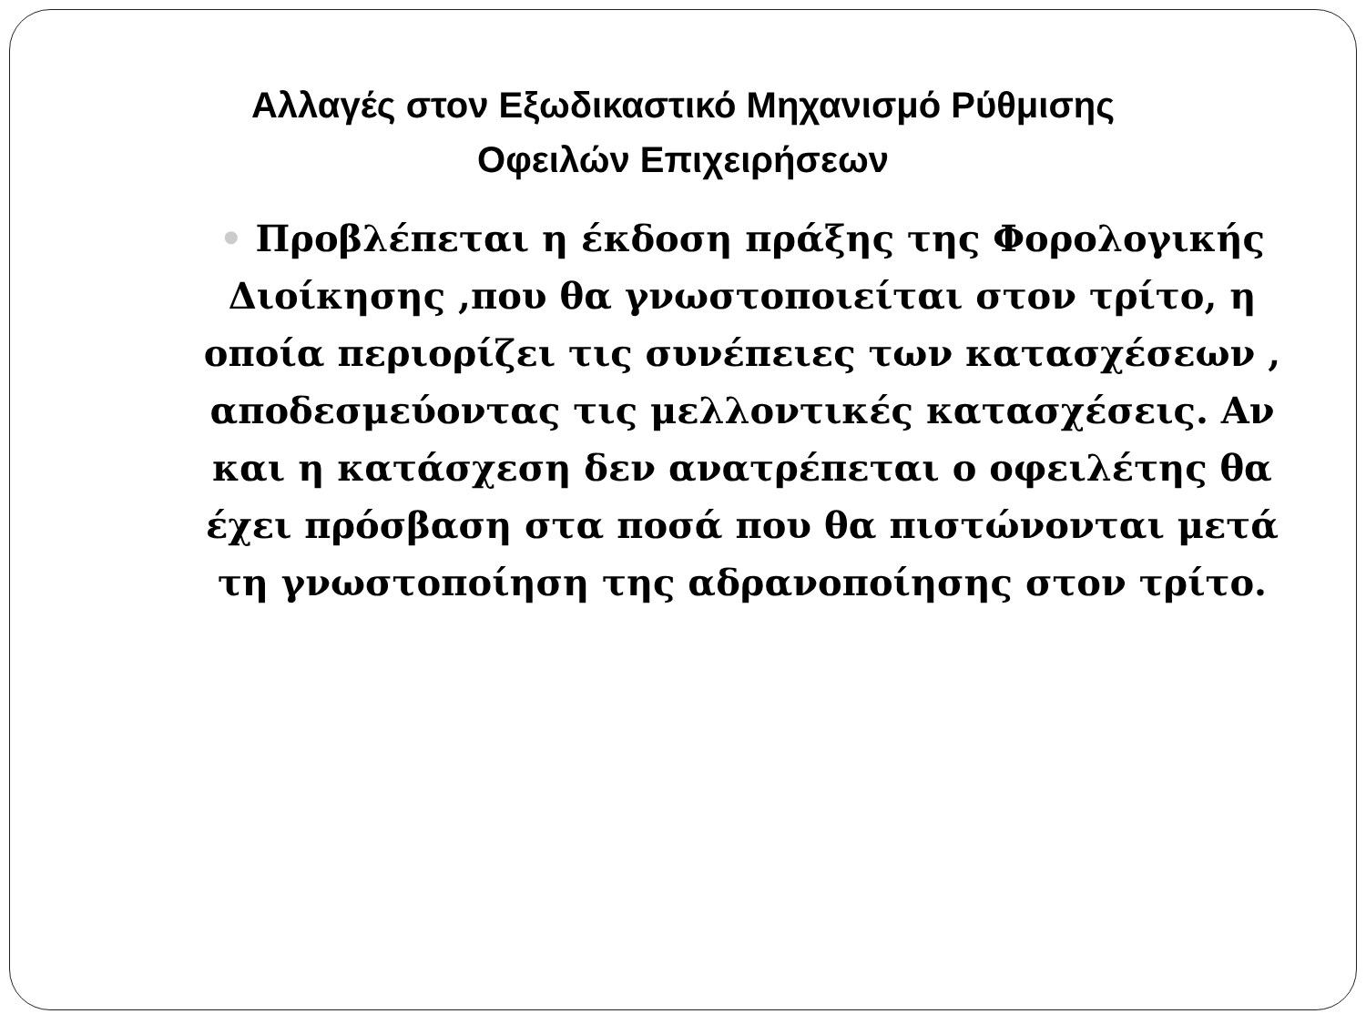Αλλαγές στον Εξωδικαστικό Μηχανισμό Ρύθμισης
Οφειλών Επιχειρήσεων
• Προβλέπεται η έκδοση πράξης της Φορολογικής Διοίκησης ,που θα γνωστοποιείται στον τρίτο, η οποία περιορίζει τις συνέπειες των κατασχέσεων , αποδεσμεύοντας τις μελλοντικές κατασχέσεις. Αν και η κατάσχεση δεν ανατρέπεται ο οφειλέτης θα έχει πρόσβαση στα ποσά που θα πιστώνονται μετά τη γνωστοποίηση της αδρανοποίησης στον τρίτο.